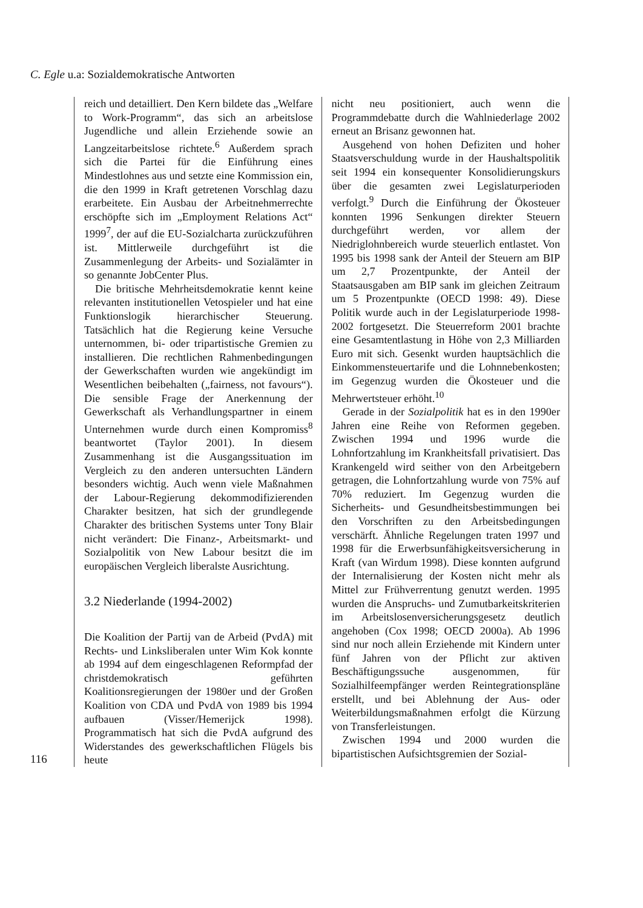C. Egle u.a: Sozialdemokratische Antworten
116
reich und detailliert. Den Kern bildete das „Welfare to Work-Programm“, das sich an arbeitslose Jugendliche und allein Erziehende sowie an Langzeitarbeitslose richtete.<sup>6</sup> Außerdem sprach sich die Partei für die Einführung eines Mindestlohnes aus und setzte eine Kommission ein, die den 1999 in Kraft getretenen Vorschlag dazu erarbeitete. Ein Ausbau der Arbeitnehmerrechte erschöpfte sich im „Employment Relations Act“ 1999<sup>7</sup>, der auf die EU-Sozialcharta zurückzuführen ist. Mittlerweile durchgeführt ist die Zusammenlegung der Arbeits- und Sozialämter in so genannte JobCenter Plus.
Die britische Mehrheitsdemokratie kennt keine relevanten institutionellen Vetospieler und hat eine Funktionslogik hierarchischer Steuerung. Tatsächlich hat die Regierung keine Versuche unternommen, bi- oder tripartistische Gremien zu installieren. Die rechtlichen Rahmenbedingungen der Gewerkschaften wurden wie angekündigt im Wesentlichen beibehalten („fairness, not favours“). Die sensible Frage der Anerkennung der Gewerkschaft als Verhandlungspartner in einem Unternehmen wurde durch einen Kompromiss<sup>8</sup> beantwortet (Taylor 2001). In diesem Zusammenhang ist die Ausgangssituation im Vergleich zu den anderen untersuchten Ländern besonders wichtig. Auch wenn viele Maßnahmen der Labour-Regierung dekommodifizierenden Charakter besitzen, hat sich der grundlegende Charakter des britischen Systems unter Tony Blair nicht verändert: Die Finanz-, Arbeitsmarkt- und Sozialpolitik von New Labour besitzt die im europäischen Vergleich liberalste Ausrichtung.
3.2 Niederlande (1994-2002)
Die Koalition der Partij van de Arbeid (PvdA) mit Rechts- und Linksliberalen unter Wim Kok konnte ab 1994 auf dem eingeschlagenen Reformpfad der christdemokratisch geführten Koalitionsregierungen der 1980er und der Großen Koalition von CDA und PvdA von 1989 bis 1994 aufbauen (Visser/Hemerijck 1998). Programmatisch hat sich die PvdA aufgrund des Widerstandes des gewerkschaftlichen Flügels bis heute
nicht neu positioniert, auch wenn die Programmdebatte durch die Wahlniederlage 2002 erneut an Brisanz gewonnen hat.
Ausgehend von hohen Defiziten und hoher Staatsverschuldung wurde in der Haushaltspolitik seit 1994 ein konsequenter Konsolidierungskurs über die gesamten zwei Legislaturperioden verfolgt.<sup>9</sup> Durch die Einführung der Ökosteuer konnten 1996 Senkungen direkter Steuern durchgeführt werden, vor allem der Niedriglohnbereich wurde steuerlich entlastet. Von 1995 bis 1998 sank der Anteil der Steuern am BIP um 2,7 Prozentpunkte, der Anteil der Staatsausgaben am BIP sank im gleichen Zeitraum um 5 Prozentpunkte (OECD 1998: 49). Diese Politik wurde auch in der Legislaturperiode 1998-2002 fortgesetzt. Die Steuerreform 2001 brachte eine Gesamtentlastung in Höhe von 2,3 Milliarden Euro mit sich. Gesenkt wurden hauptsächlich die Einkommensteuertarife und die Lohnnebenkosten; im Gegenzug wurden die Ökosteuer und die Mehrwertsteuer erhöht.<sup>10</sup>
Gerade in der Sozialpolitik hat es in den 1990er Jahren eine Reihe von Reformen gegeben. Zwischen 1994 und 1996 wurde die Lohnfortzahlung im Krankheitsfall privatisiert. Das Krankengeld wird seither von den Arbeitgebern getragen, die Lohnfortzahlung wurde von 75% auf 70% reduziert. Im Gegenzug wurden die Sicherheits- und Gesundheitsbestimmungen bei den Vorschriften zu den Arbeitsbedingungen verschärft. Ähnliche Regelungen traten 1997 und 1998 für die Erwerbsunfähigkeitsversicherung in Kraft (van Wirdum 1998). Diese konnten aufgrund der Internalisierung der Kosten nicht mehr als Mittel zur Frühverrentung genutzt werden. 1995 wurden die Anspruchs- und Zumutbarkeitskriterien im Arbeitslosenversicherungsgesetz deutlich angehoben (Cox 1998; OECD 2000a). Ab 1996 sind nur noch allein Erziehende mit Kindern unter fünf Jahren von der Pflicht zur aktiven Beschäftigungssuche ausgenommen, für Sozialhilfeempfänger werden Reintegrationspläne erstellt, und bei Ablehnung der Aus- oder Weiterbildungsmaßnahmen erfolgt die Kürzung von Transferleistungen.
Zwischen 1994 und 2000 wurden die bipartistischen Aufsichtsgremien der Sozial-